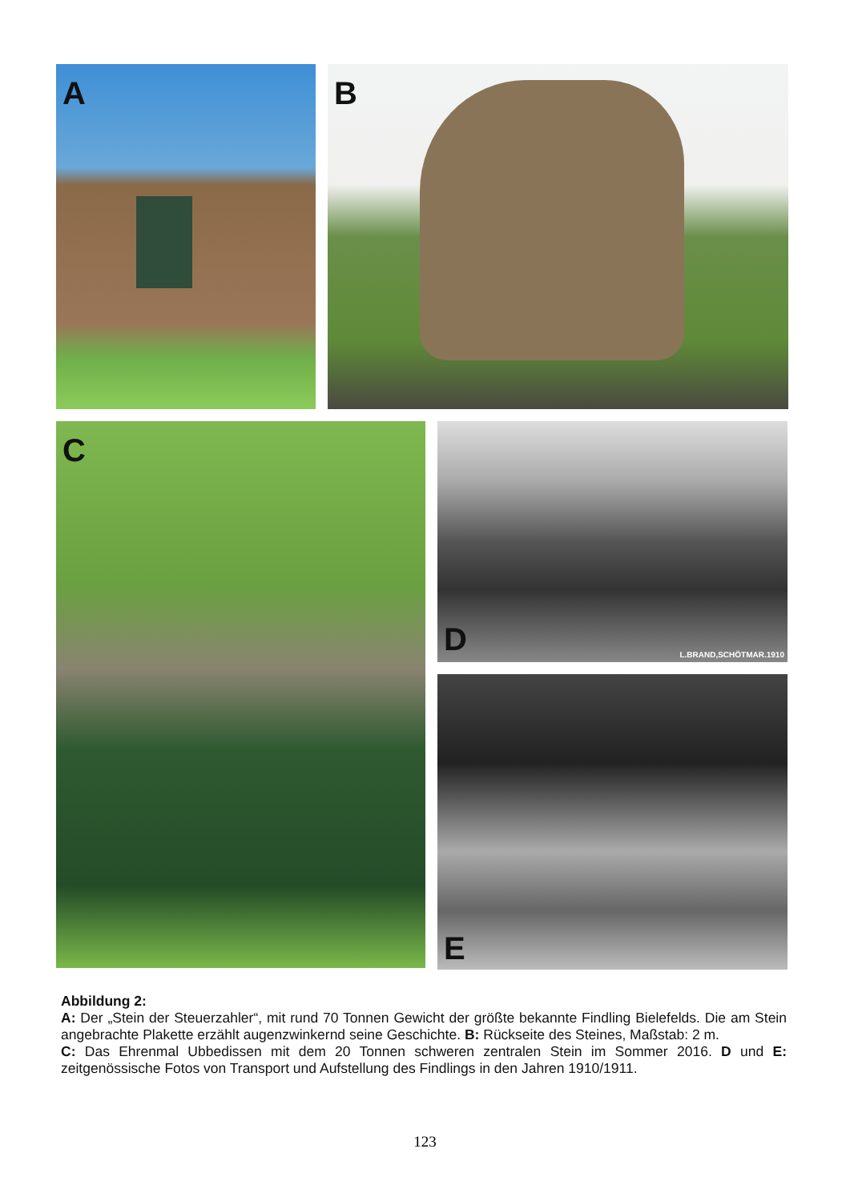A B
C
D L.BRAND,SCHÖTMAR.1910
E
Abbildung 2:
A: Der „Stein der Steuerzahler“, mit rund 70 Tonnen Gewicht der größte bekannte Findling Bielefelds. Die am Stein angebrachte Plakette erzählt augenzwinkernd seine Geschichte. B: Rückseite des Steines, Maßstab: 2 m.
C: Das Ehrenmal Ubbedissen mit dem 20 Tonnen schweren zentralen Stein im Sommer 2016. D und E: zeitgenössische Fotos von Transport und Aufstellung des Findlings in den Jahren 1910/1911.
123